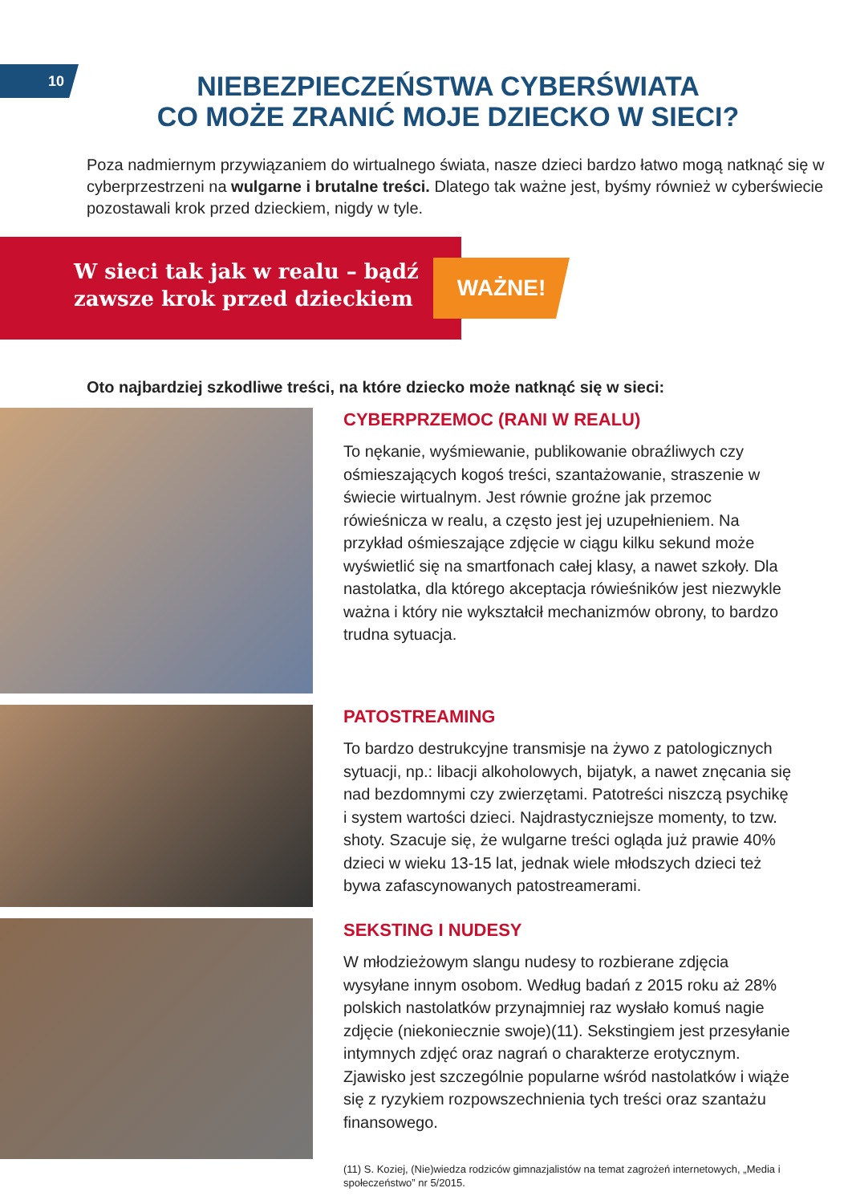10
NIEBEZPIECZEŃSTWA CYBERŚWIATA
CO MOŻE ZRANIĆ MOJE DZIECKO W SIECI?
Poza nadmiernym przywiązaniem do wirtualnego świata, nasze dzieci bardzo łatwo mogą natknąć się w cyberprzestrzeni na wulgarne i brutalne treści. Dlatego tak ważne jest, byśmy również w cyberświecie pozostawali krok przed dzieckiem, nigdy w tyle.
W sieci tak jak w realu – bądź
zawsze krok przed dzieckiem
WAŻNE!
Oto najbardziej szkodliwe treści, na które dziecko może natknąć się w sieci:
CYBERPRZEMOC (RANI W REALU)
To nękanie, wyśmiewanie, publikowanie obraźliwych czy ośmieszających kogoś treści, szantażowanie, straszenie w świecie wirtualnym. Jest równie groźne jak przemoc rówieśnicza w realu, a często jest jej uzupełnieniem. Na przykład ośmieszające zdjęcie w ciągu kilku sekund może wyświetlić się na smartfonach całej klasy, a nawet szkoły. Dla nastolatka, dla którego akceptacja rówieśników jest niezwykle ważna i który nie wykształcił mechanizmów obrony, to bardzo trudna sytuacja.
PATOSTREAMING
To bardzo destrukcyjne transmisje na żywo z patologicznych sytuacji, np.: libacji alkoholowych, bijatyk, a nawet znęcania się nad bezdomnymi czy zwierzętami. Patotreści niszczą psychikę i system wartości dzieci. Najdrastyczniejsze momenty, to tzw. shoty. Szacuje się, że wulgarne treści ogląda już prawie 40% dzieci w wieku 13-15 lat, jednak wiele młodszych dzieci też bywa zafascynowanych patostreamerami.
SEKSTING I NUDESY
W młodzieżowym slangu nudesy to rozbierane zdjęcia wysyłane innym osobom. Według badań z 2015 roku aż 28% polskich nastolatków przynajmniej raz wysłało komuś nagie zdjęcie (niekoniecznie swoje)(11). Sekstingiem jest przesyłanie intymnych zdjęć oraz nagrań o charakterze erotycznym. Zjawisko jest szczególnie popularne wśród nastolatków i wiąże się z ryzykiem rozpowszechnienia tych treści oraz szantażu finansowego.
(11) S. Koziej, (Nie)wiedza rodziców gimnazjalistów na temat zagrożeń internetowych, „Media i społeczeństwo” nr 5/2015.